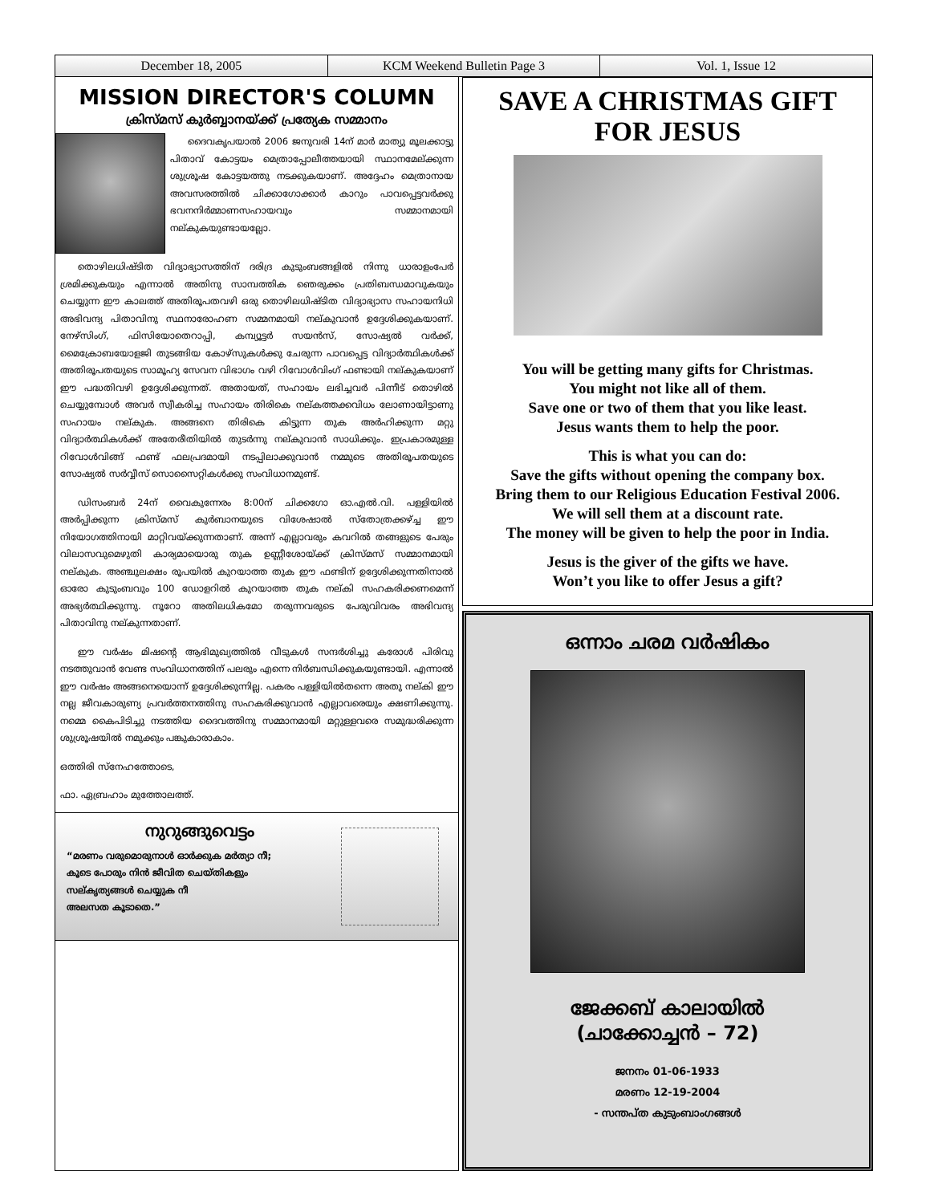December 18, 2005 KCM Weekend Bulletin Page 3 Vol. 1, Issue 12
MISSION DIRECTOR'S COLUMN
ക്രിസ്മസ് കുർബ്ബാനയ്ക്ക് പ്രത്യേക സമ്മാനം
ദൈവകൃപയാൽ 2006 ജനുവരി 14ന് മാർ മാത്യു മൂലക്കാട്ടു പിതാവ് കോട്ടയം മെത്രാപ്പോലീത്തയായി സ്ഥാനമേല്ക്കുന്ന ശുശ്രൂഷ കോട്ടയത്തു നടക്കുകയാണ്. അദ്ദേഹം മെത്രാനായ അവസരത്തിൽ ചിക്കാഗോക്കാർ കാറും പാവപ്പെട്ടവർക്കു ഭവനനിർമ്മാണസഹായവും സമ്മാനമായി നല്കുകയുണ്ടായല്ലോ.
തൊഴിലധിഷ്ടിത വിദ്യാഭ്യാസത്തിന് ദരിദ്ര കുടുംബങ്ങളിൽ നിന്നു ധാരാളംപേർ ശ്രമിക്കുകയും എന്നാൽ അതിനു സാമ്പത്തിക ഞെരുക്കം പ്രതിബന്ധമാവുകയും ചെയ്യുന്ന ഈ കാലത്ത് അതിരൂപതവഴി ഒരു തൊഴിലധിഷ്ടിത വിദ്യാഭ്യാസ സഹായനിധി അഭിവന്ദ്യ പിതാവിനു സ്ഥനാരോഹണ സമ്മനമായി നല്കുവാൻ ഉദ്ദേശിക്കുകയാണ്. നേഴ്സിംഗ്, ഫിസിയോതെറാപ്പി, കമ്പ്യൂട്ടർ സയൻസ്, സോഷ്യൽ വർക്ക്, മൈക്രോബയോളജി തുടങ്ങിയ കോഴ്സുകൾക്കു ചേരുന്ന പാവപ്പെട്ട വിദ്യാർത്ഥികൾക്ക് അതിരൂപതയുടെ സാമൂഹ്യ സേവന വിഭാഗം വഴി റിവോൾവിംഗ് ഫണ്ടായി നല്കുകയാണ് ഈ പദ്ധതിവഴി ഉദ്ദേശിക്കുന്നത്. അതായത്, സഹായം ലഭിച്ചവർ പിന്നീട് തൊഴിൽ ചെയ്യുമ്പോൾ അവർ സ്വീകരിച്ച സഹായം തിരികെ നല്കത്തക്കവിധം ലോണായിട്ടാണു സഹായം നല്കുക. അങ്ങനെ തിരികെ കിട്ടുന്ന തുക അർഹിക്കുന്ന മറ്റു വിദ്യാർത്ഥികൾക്ക് അതേരീതിയിൽ തുടർന്നു നല്കുവാൻ സാധിക്കും. ഇപ്രകാരമുള്ള റിവോൾവിങ്ങ് ഫണ്ട് ഫലപ്രദമായി നടപ്പിലാക്കുവാൻ നമ്മുടെ അതിരൂപതയുടെ സോഷ്യൽ സർവ്വീസ് സൊസൈറ്റികൾക്കു സംവിധാനമുണ്ട്.
ഡിസംബർ 24ന് വൈകുന്നേരം 8:00ന് ചിക്കഗോ ഓ.എൽ.വി. പള്ളിയിൽ അർപ്പിക്കുന്ന ക്രിസ്മസ് കുർബാനയുടെ വിശേഷാൽ സ്തോത്രക്കഴ്ച്ച ഈ നിയോഗത്തിനായി മാറ്റിവയ്ക്കുന്നതാണ്. അന്ന് എല്ലാവരും കവറിൽ തങ്ങളുടെ പേരും വിലാസവുമെഴുതി കാര്യമായൊരു തുക ഉണ്ണീശോയ്ക്ക് ക്രിസ്മസ് സമ്മാനമായി നല്കുക. അഞ്ചുലക്ഷം രൂപയിൽ കുറയാത്ത തുക ഈ ഫണ്ടിന് ഉദ്ദേശിക്കുന്നതിനാൽ ഓരോ കുടുംബവും 100 ഡോളറിൽ കുറയാത്ത തുക നല്കി സഹകരിക്കണമെന്ന് അഭ്യർത്ഥിക്കുന്നു. നൂറോ അതിലധികമോ തരുന്നവരുടെ പേരുവിവരം അഭിവന്ദ്യ പിതാവിനു നല്കുന്നതാണ്.
ഈ വർഷം മിഷന്റെ ആഭിമുഖ്യത്തിൽ വീടുകൾ സന്ദർശിച്ചു കരോൾ പിരിവു നടത്തുവാൻ വേണ്ട സംവിധാനത്തിന് പലരും എന്നെ നിർബന്ധിക്കുകയുണ്ടായി. എന്നാൽ ഈ വർഷം അങ്ങനെയൊന്ന് ഉദ്ദേശിക്കുന്നില്ല. പകരം പള്ളിയിൽതന്നെ അതു നല്കി ഈ നല്ല ജീവകാരുണ്യ പ്രവർത്തനത്തിനു സഹകരിക്കുവാൻ എല്ലാവരെയും ക്ഷണിക്കുന്നു. നമ്മെ കൈപിടിച്ചു നടത്തിയ ദൈവത്തിനു സമ്മാനമായി മറ്റുള്ളവരെ സമുദ്ധരിക്കുന്ന ശുശ്രൂഷയിൽ നമുക്കും പങ്കുകാരാകാം.
ഒത്തിരി സ്നേഹത്തോടെ,
ഫാ. ഏബ്രഹാം മുത്തോലത്ത്.
നുറുങ്ങുവെട്ടം
“മരണം വരുമൊരുനാൾ ഓർക്കുക മർത്യാ നീ;
കൂടെ പോരും നിൻ ജീവിത ചെയ്തികളും
സല്കൃത്യങ്ങൾ ചെയ്യുക നീ
അലസത കൂടാതെ.”
SAVE A CHRISTMAS GIFT FOR JESUS
You will be getting many gifts for Christmas.
You might not like all of them.
Save one or two of them that you like least.
Jesus wants them to help the poor.
This is what you can do:
Save the gifts without opening the company box.
Bring them to our Religious Education Festival 2006.
We will sell them at a discount rate.
The money will be given to help the poor in India.
Jesus is the giver of the gifts we have.
Won’t you like to offer Jesus a gift?
ഒന്നാം ചരമ വർഷികം
ജേക്കബ് കാലായിൽ
(ചാക്കോച്ചൻ – 72)
ജനനം 01-06-1933
മരണം 12-19-2004
- സന്തപ്ത കുടുംബാംഗങ്ങൾ